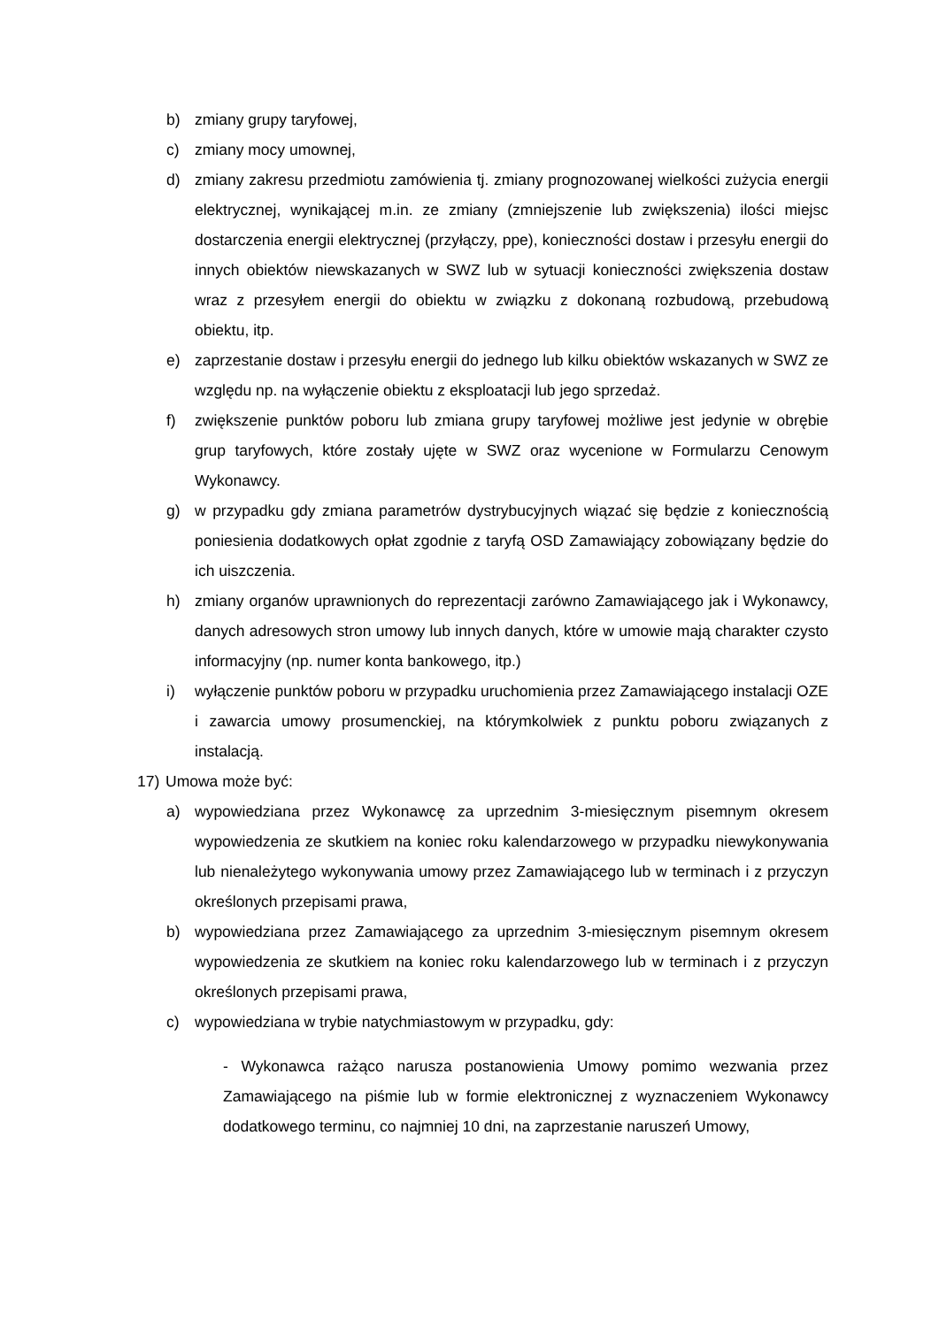b) zmiany grupy taryfowej,
c) zmiany mocy umownej,
d) zmiany zakresu przedmiotu zamówienia tj. zmiany prognozowanej wielkości zużycia energii elektrycznej, wynikającej m.in. ze zmiany (zmniejszenie lub zwiększenia) ilości miejsc dostarczenia energii elektrycznej (przyłączy, ppe), konieczności dostaw i przesyłu energii do innych obiektów niewskazanych w SWZ lub w sytuacji konieczności zwiększenia dostaw wraz z przesyłem energii do obiektu w związku z dokonaną rozbudową, przebudową obiektu, itp.
e) zaprzestanie dostaw i przesyłu energii do jednego lub kilku obiektów wskazanych w SWZ ze względu np. na wyłączenie obiektu z eksploatacji lub jego sprzedaż.
f) zwiększenie punktów poboru lub zmiana grupy taryfowej możliwe jest jedynie w obrębie grup taryfowych, które zostały ujęte w SWZ oraz wycenione w Formularzu Cenowym Wykonawcy.
g) w przypadku gdy zmiana parametrów dystrybucyjnych wiązać się będzie z koniecznością poniesienia dodatkowych opłat zgodnie z taryfą OSD Zamawiający zobowiązany będzie do ich uiszczenia.
h) zmiany organów uprawnionych do reprezentacji zarówno Zamawiającego jak i Wykonawcy, danych adresowych stron umowy lub innych danych, które w umowie mają charakter czysto informacyjny (np. numer konta bankowego, itp.)
i) wyłączenie punktów poboru w przypadku uruchomienia przez Zamawiającego instalacji OZE i zawarcia umowy prosumenckiej, na którymkolwiek z punktu poboru związanych z instalacją.
17) Umowa może być:
a) wypowiedziana przez Wykonawcę za uprzednim 3-miesięcznym pisemnym okresem wypowiedzenia ze skutkiem na koniec roku kalendarzowego w przypadku niewykonywania lub nienależytego wykonywania umowy przez Zamawiającego lub w terminach i z przyczyn określonych przepisami prawa,
b) wypowiedziana przez Zamawiającego za uprzednim 3-miesięcznym pisemnym okresem wypowiedzenia ze skutkiem na koniec roku kalendarzowego lub w terminach i z przyczyn określonych przepisami prawa,
c) wypowiedziana w trybie natychmiastowym w przypadku, gdy:
- Wykonawca rażąco narusza postanowienia Umowy pomimo wezwania przez Zamawiającego na piśmie lub w formie elektronicznej z wyznaczeniem Wykonawcy dodatkowego terminu, co najmniej 10 dni, na zaprzestanie naruszeń Umowy,